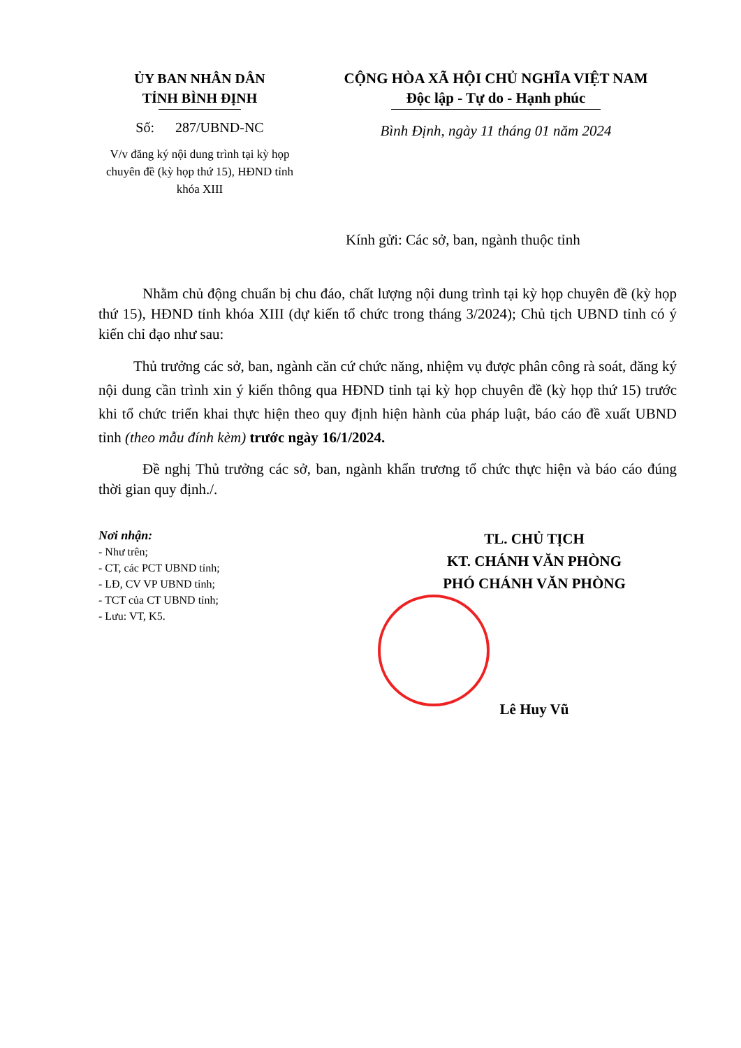ỦY BAN NHÂN DÂN
TỈNH BÌNH ĐỊNH
Số: 287/UBND-NC
V/v đăng ký nội dung trình tại kỳ họp chuyên đề (kỳ họp thứ 15), HĐND tỉnh khóa XIII
CỘNG HÒA XÃ HỘI CHỦ NGHĨA VIỆT NAM
Độc lập - Tự do - Hạnh phúc
Bình Định, ngày 11 tháng 01 năm 2024
Kính gửi: Các sở, ban, ngành thuộc tỉnh
Nhằm chủ động chuẩn bị chu đáo, chất lượng nội dung trình tại kỳ họp chuyên đề (kỳ họp thứ 15), HĐND tỉnh khóa XIII (dự kiến tổ chức trong tháng 3/2024); Chủ tịch UBND tỉnh có ý kiến chỉ đạo như sau:
Thủ trưởng các sở, ban, ngành căn cứ chức năng, nhiệm vụ được phân công rà soát, đăng ký nội dung cần trình xin ý kiến thông qua HĐND tỉnh tại kỳ họp chuyên đề (kỳ họp thứ 15) trước khi tổ chức triển khai thực hiện theo quy định hiện hành của pháp luật, báo cáo đề xuất UBND tỉnh (theo mẫu đính kèm) trước ngày 16/1/2024.
Đề nghị Thủ trưởng các sở, ban, ngành khẩn trương tổ chức thực hiện và báo cáo đúng thời gian quy định./.
Nơi nhận:
- Như trên;
- CT, các PCT UBND tỉnh;
- LĐ, CV VP UBND tỉnh;
- TCT của CT UBND tỉnh;
- Lưu: VT, K5.
TL. CHỦ TỊCH
KT. CHÁNH VĂN PHÒNG
PHÓ CHÁNH VĂN PHÒNG
Lê Huy Vũ